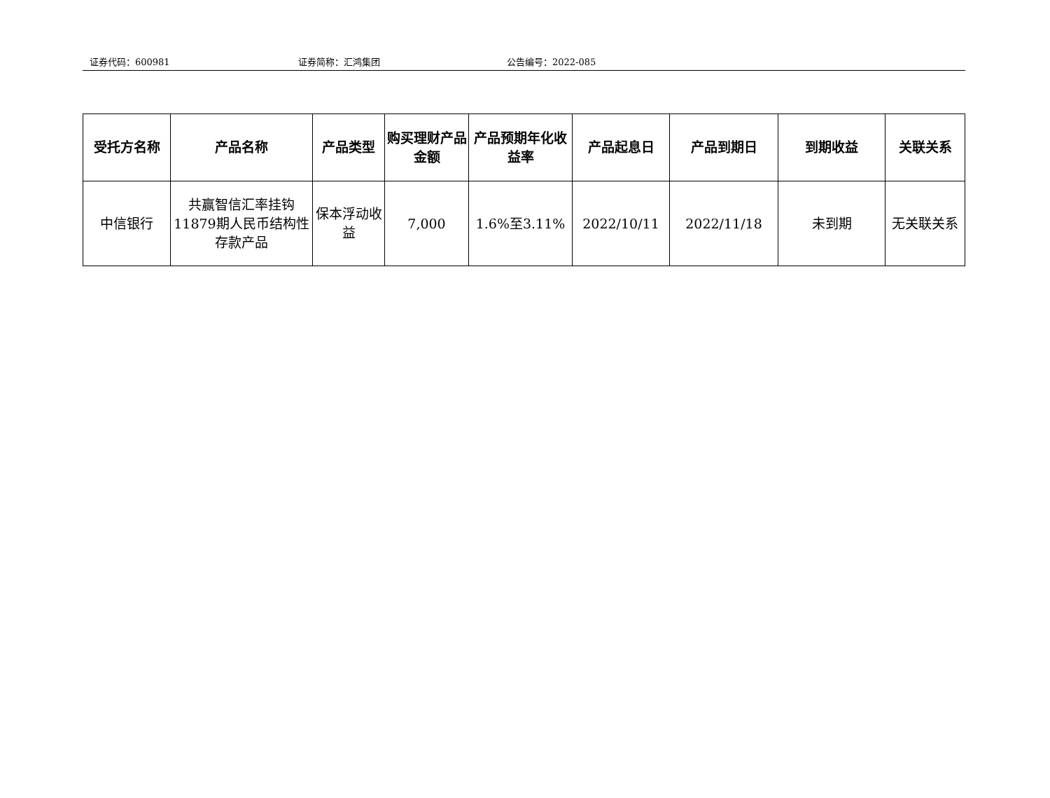证券代码：600981 证券简称：汇鸿集团 公告编号：2022-085
| 受托方名称 | 产品名称 | 产品类型 | 购买理财产品金额 | 产品预期年化收益率 | 产品起息日 | 产品到期日 | 到期收益 | 关联关系 |
| --- | --- | --- | --- | --- | --- | --- | --- | --- |
| 中信银行 | 共赢智信汇率挂钩11879期人民币结构性存款产品 | 保本浮动收益 | 7,000 | 1.6%至3.11% | 2022/10/11 | 2022/11/18 | 未到期 | 无关联关系 |